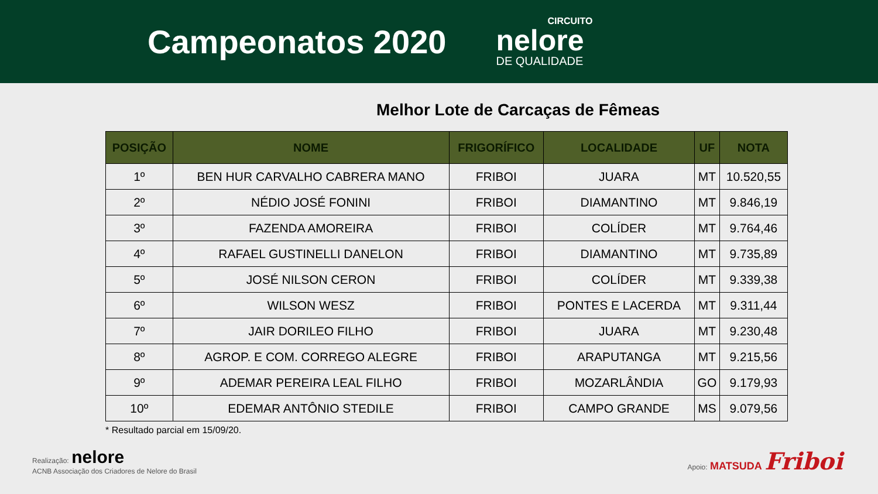Campeonatos 2020
CIRCUITO
nelore
DE QUALIDADE
Melhor Lote de Carcaças de Fêmeas
| POSIÇÃO | NOME | FRIGORÍFICO | LOCALIDADE | UF | NOTA |
| --- | --- | --- | --- | --- | --- |
| 1º | BEN HUR CARVALHO CABRERA MANO | FRIBOI | JUARA | MT | 10.520,55 |
| 2º | NÉDIO JOSÉ FONINI | FRIBOI | DIAMANTINO | MT | 9.846,19 |
| 3º | FAZENDA AMOREIRA | FRIBOI | COLÍDER | MT | 9.764,46 |
| 4º | RAFAEL GUSTINELLI DANELON | FRIBOI | DIAMANTINO | MT | 9.735,89 |
| 5º | JOSÉ NILSON CERON | FRIBOI | COLÍDER | MT | 9.339,38 |
| 6º | WILSON WESZ | FRIBOI | PONTES E LACERDA | MT | 9.311,44 |
| 7º | JAIR DORILEO FILHO | FRIBOI | JUARA | MT | 9.230,48 |
| 8º | AGROP. E COM. CORREGO ALEGRE | FRIBOI | ARAPUTANGA | MT | 9.215,56 |
| 9º | ADEMAR PEREIRA LEAL FILHO | FRIBOI | MOZARLÂNDIA | GO | 9.179,93 |
| 10º | EDEMAR ANTÔNIO STEDILE | FRIBOI | CAMPO GRANDE | MS | 9.079,56 |
* Resultado parcial em 15/09/20.
Realização: nelore
ACNB Associação dos Criadores de Nelore do Brasil
Apoio: MATSUDA Friboi